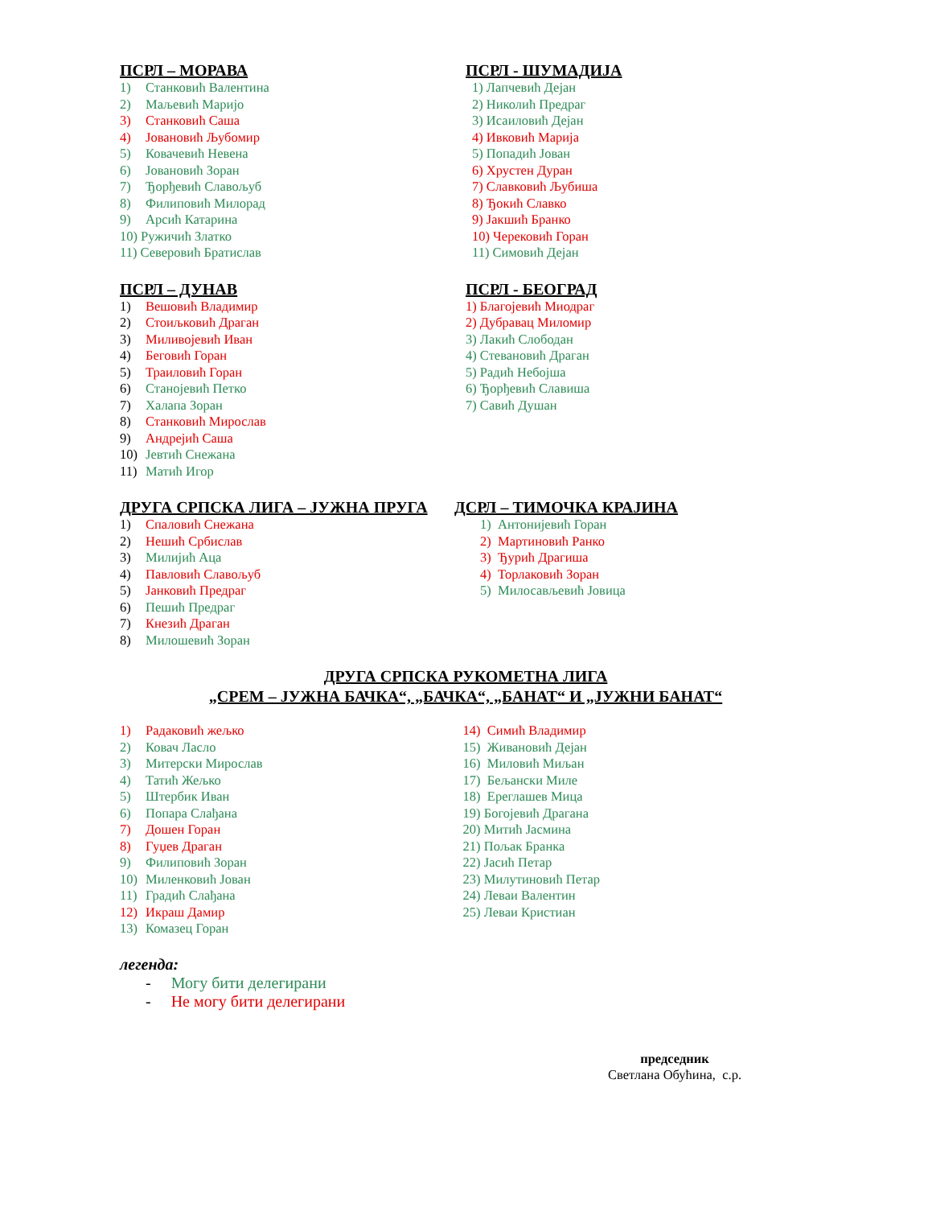ПСРЛ – МОРАВА
1) Станковић Валентина
2) Маљевић Маријо
3) Станковић Саша
4) Јовановић Љубомир
5) Ковачевић Невена
6) Јовановић Зоран
7) Ђорђевић Славољуб
8) Филиповић Милорад
9) Арсић Катарина
10) Ружичић Златко
11) Северовић Братислав
ПСРЛ - ШУМАДИЈА
1) Лапчевић Дејан
2) Николић Предраг
3) Исаиловић Дејан
4) Ивковић Марија
5) Попадић Јован
6) Хрустен Дуран
7) Славковић Љубиша
8) Ђокић Славко
9) Јакшић Бранко
10) Черековић Горан
11) Симовић Дејан
ПСРЛ – ДУНАВ
1) Вешовић Владимир
2) Стоиљковић Драган
3) Миливојевић Иван
4) Беговић Горан
5) Траиловић Горан
6) Станојевић Петко
7) Халапа Зоран
8) Станковић Мирослав
9) Андрејић Саша
10) Јевтић Снежана
11) Матић Игор
ПСРЛ - БЕОГРАД
1) Благојевић Миодраг
2) Дубравац Миломир
3) Лакић Слободан
4) Стевановић Драган
5) Радић Небојша
6) Ђорђевић Славиша
7) Савић Душан
ДРУГА СРПСКА ЛИГА – ЈУЖНА ПРУГА
1) Спаловић Снежана
2) Нешић Србислав
3) Милијић Аца
4) Павловић Славољуб
5) Јанковић Предраг
6) Пешић Предраг
7) Кнезић Драган
8) Милошевић Зоран
ДСРЛ – ТИМОЧКА КРАЈИНА
1) Антонијевић Горан
2) Мартиновић Ранко
3) Ђурић Драгиша
4) Торлаковић Зоран
5) Милосављевић Јовица
ДРУГА СРПСКА РУКОМЕТНА ЛИГА
„СРЕМ – ЈУЖНА БАЧКА“, „БАЧКА“, „БАНАТ“ И „ЈУЖНИ БАНАТ“
1) Радаковић жељко
2) Ковач Ласло
3) Митерски Мирослав
4) Татић Жељко
5) Штербик Иван
6) Попара Слађана
7) Дошен Горан
8) Гуџев Драган
9) Филиповић Зоран
10) Миленковић Јован
11) Градић Слађана
12) Икраш Дамир
13) Комазец Горан
14) Симић Владимир
15) Живановић Дејан
16) Миловић Миљан
17) Бељански Миле
18) Ереглашев Мица
19) Богојевић Драгана
20) Митић Јасмина
21) Пољак Бранка
22) Јасић Петар
23) Милутиновић Петар
24) Леваи Валентин
25) Леваи Кристиан
легенда:
- Могу бити делегирани
- Не могу бити делегирани
председник
Светлана Обућина, с.р.